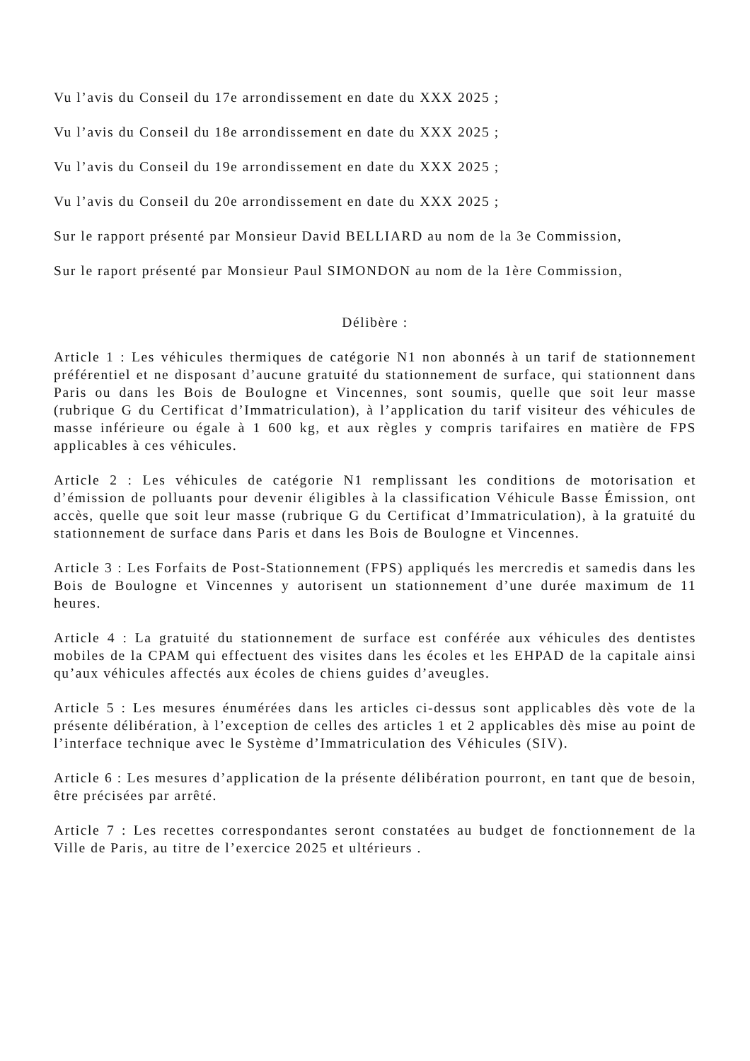Vu l’avis du Conseil du 17e arrondissement en date du XXX 2025 ;
Vu l’avis du Conseil du 18e arrondissement en date du XXX 2025 ;
Vu l’avis du Conseil du 19e arrondissement en date du XXX 2025 ;
Vu l’avis du Conseil du 20e arrondissement en date du XXX 2025 ;
Sur le rapport présenté par Monsieur David BELLIARD au nom de la 3e Commission,
Sur le raport présenté par Monsieur Paul SIMONDON au nom de la 1ère Commission,
Délibère :
Article 1 : Les véhicules thermiques de catégorie N1 non abonnés à un tarif de stationnement préférentiel et ne disposant d’aucune gratuité du stationnement de surface, qui stationnent dans Paris ou dans les Bois de Boulogne et Vincennes, sont soumis, quelle que soit leur masse (rubrique G du Certificat d’Immatriculation), à l’application du tarif visiteur des véhicules de masse inférieure ou égale à 1 600 kg, et aux règles y compris tarifaires en matière de FPS applicables à ces véhicules.
Article 2 : Les véhicules de catégorie N1 remplissant les conditions de motorisation et d’émission de polluants pour devenir éligibles à la classification Véhicule Basse Émission, ont accès, quelle que soit leur masse (rubrique G du Certificat d’Immatriculation), à la gratuité du stationnement de surface dans Paris et dans les Bois de Boulogne et Vincennes.
Article 3 : Les Forfaits de Post-Stationnement (FPS) appliqués les mercredis et samedis dans les Bois de Boulogne et Vincennes y autorisent un stationnement d’une durée maximum de 11 heures.
Article 4 : La gratuité du stationnement de surface est conférée aux véhicules des dentistes mobiles de la CPAM qui effectuent des visites dans les écoles et les EHPAD de la capitale ainsi qu’aux véhicules affectés aux écoles de chiens guides d’aveugles.
Article 5 : Les mesures énumérées dans les articles ci-dessus sont applicables dès vote de la présente délibération, à l’exception de celles des articles 1 et 2 applicables dès mise au point de l’interface technique avec le Système d’Immatriculation des Véhicules (SIV).
Article 6 : Les mesures d’application de la présente délibération pourront, en tant que de besoin, être précisées par arrêté.
Article 7 : Les recettes correspondantes seront constatées au budget de fonctionnement de la Ville de Paris, au titre de l’exercice 2025 et ultérieurs .